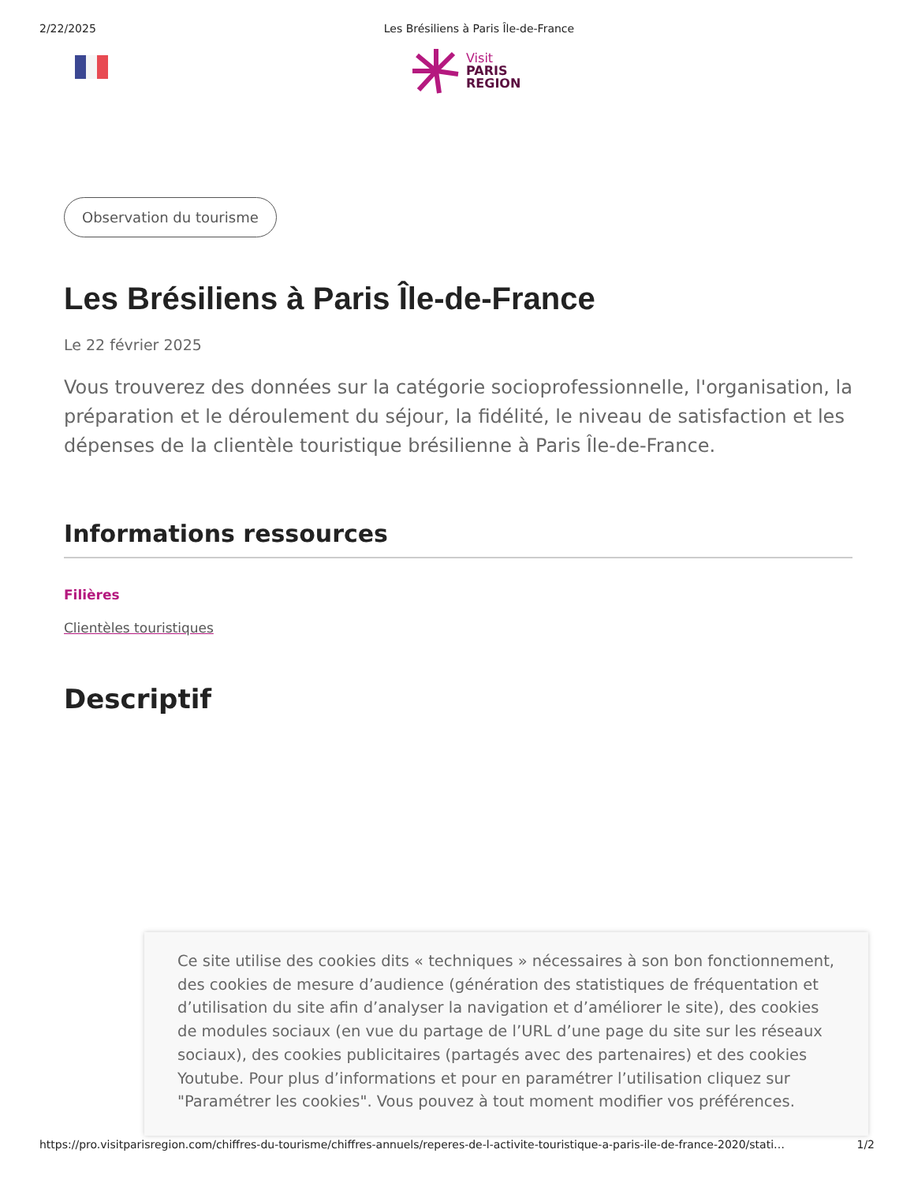2/22/2025 Les Brésiliens à Paris Île-de-France
Visit
PARIS
REGION
Observation du tourisme
Les Brésiliens à Paris Île-de-France
Le 22 février 2025
Vous trouverez des données sur la catégorie socioprofessionnelle, l'organisation, la préparation et le déroulement du séjour, la fidélité, le niveau de satisfaction et les dépenses de la clientèle touristique brésilienne à Paris Île-de-France.
Informations ressources
Filières
Clientèles touristiques
Descriptif
Ce site utilise des cookies dits « techniques » nécessaires à son bon fonctionnement, des cookies de mesure d’audience (génération des statistiques de fréquentation et d’utilisation du site afin d’analyser la navigation et d’améliorer le site), des cookies de modules sociaux (en vue du partage de l’URL d’une page du site sur les réseaux sociaux), des cookies publicitaires (partagés avec des partenaires) et des cookies Youtube. Pour plus d’informations et pour en paramétrer l’utilisation cliquez sur "Paramétrer les cookies". Vous pouvez à tout moment modifier vos préférences.
https://pro.visitparisregion.com/chiffres-du-tourisme/chiffres-annuels/reperes-de-l-activite-touristique-a-paris-ile-de-france-2020/stati… 1/2